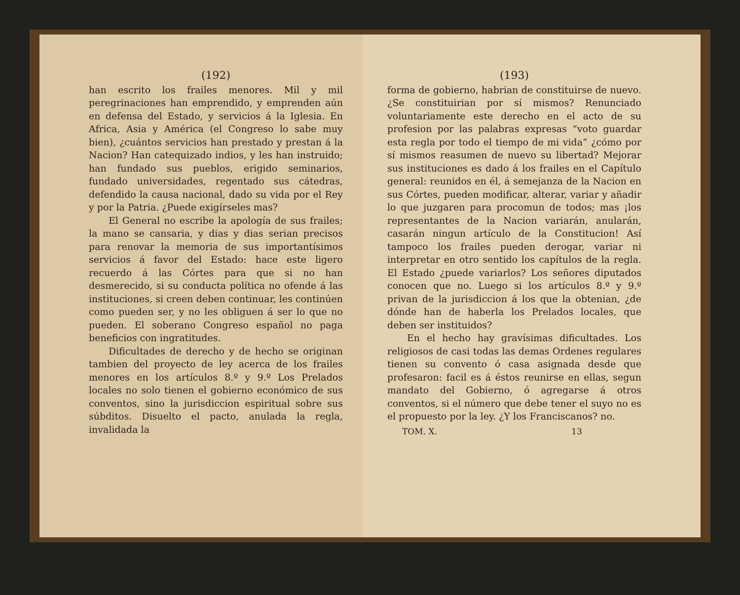(192)
han escrito los frailes menores. Mil y mil peregrinaciones han emprendido, y emprenden aún en defensa del Estado, y servicios á la Iglesia. En Africa, Asia y América (el Congreso lo sabe muy bien), ¿cuántos servicios han prestado y prestan á la Nacion? Han catequizado indios, y les han instruido; han fundado sus pueblos, erigido seminarios, fundado universidades, regentado sus cátedras, defendido la causa nacional, dado su vida por el Rey y por la Patria. ¿Puede exigírseles mas?
El General no escribe la apología de sus frailes; la mano se cansaria, y dias y dias serian precisos para renovar la memoria de sus importantísimos servicios á favor del Estado: hace este ligero recuerdo á las Córtes para que si no han desmerecido, si su conducta política no ofende á las instituciones, si creen deben continuar, les continúen como pueden ser, y no les obliguen á ser lo que no pueden. El soberano Congreso español no paga beneficios con ingratitudes.
Dificultades de derecho y de hecho se originan tambien del proyecto de ley acerca de los frailes menores en los artículos 8.º y 9.º Los Prelados locales no solo tienen el gobierno económico de sus conventos, sino la jurisdiccion espiritual sobre sus súbditos. Disuelto el pacto, anulada la regla, invalidada la
(193)
forma de gobierno, habrian de constituirse de nuevo. ¿Se constituirian por sí mismos? Renunciado voluntariamente este derecho en el acto de su profesion por las palabras expresas “voto guardar esta regla por todo el tiempo de mi vida” ¿cómo por sí mismos reasumen de nuevo su libertad? Mejorar sus instituciones es dado á los frailes en el Capítulo general: reunidos en él, á semejanza de la Nacion en sus Córtes, pueden modificar, alterar, variar y añadir lo que juzgaren para procomun de todos; mas ¡los representantes de la Nacion variarán, anularán, casarán ningun artículo de la Constitucion! Así tampoco los frailes pueden derogar, variar ni interpretar en otro sentido los capítulos de la regla. El Estado ¿puede variarlos? Los señores diputados conocen que no. Luego si los artículos 8.º y 9.º privan de la jurisdiccion á los que la obtenian, ¿de dónde han de haberla los Prelados locales, que deben ser instituidos?
En el hecho hay gravísimas dificultades. Los religiosos de casi todas las demas Ordenes regulares tienen su convento ó casa asignada desde que profesaron: facil es á éstos reunirse en ellas, segun mandato del Gobierno, ó agregarse á otros conventos, si el número que debe tener el suyo no es el propuesto por la ley. ¿Y los Franciscanos? no.
TOM. X. 13